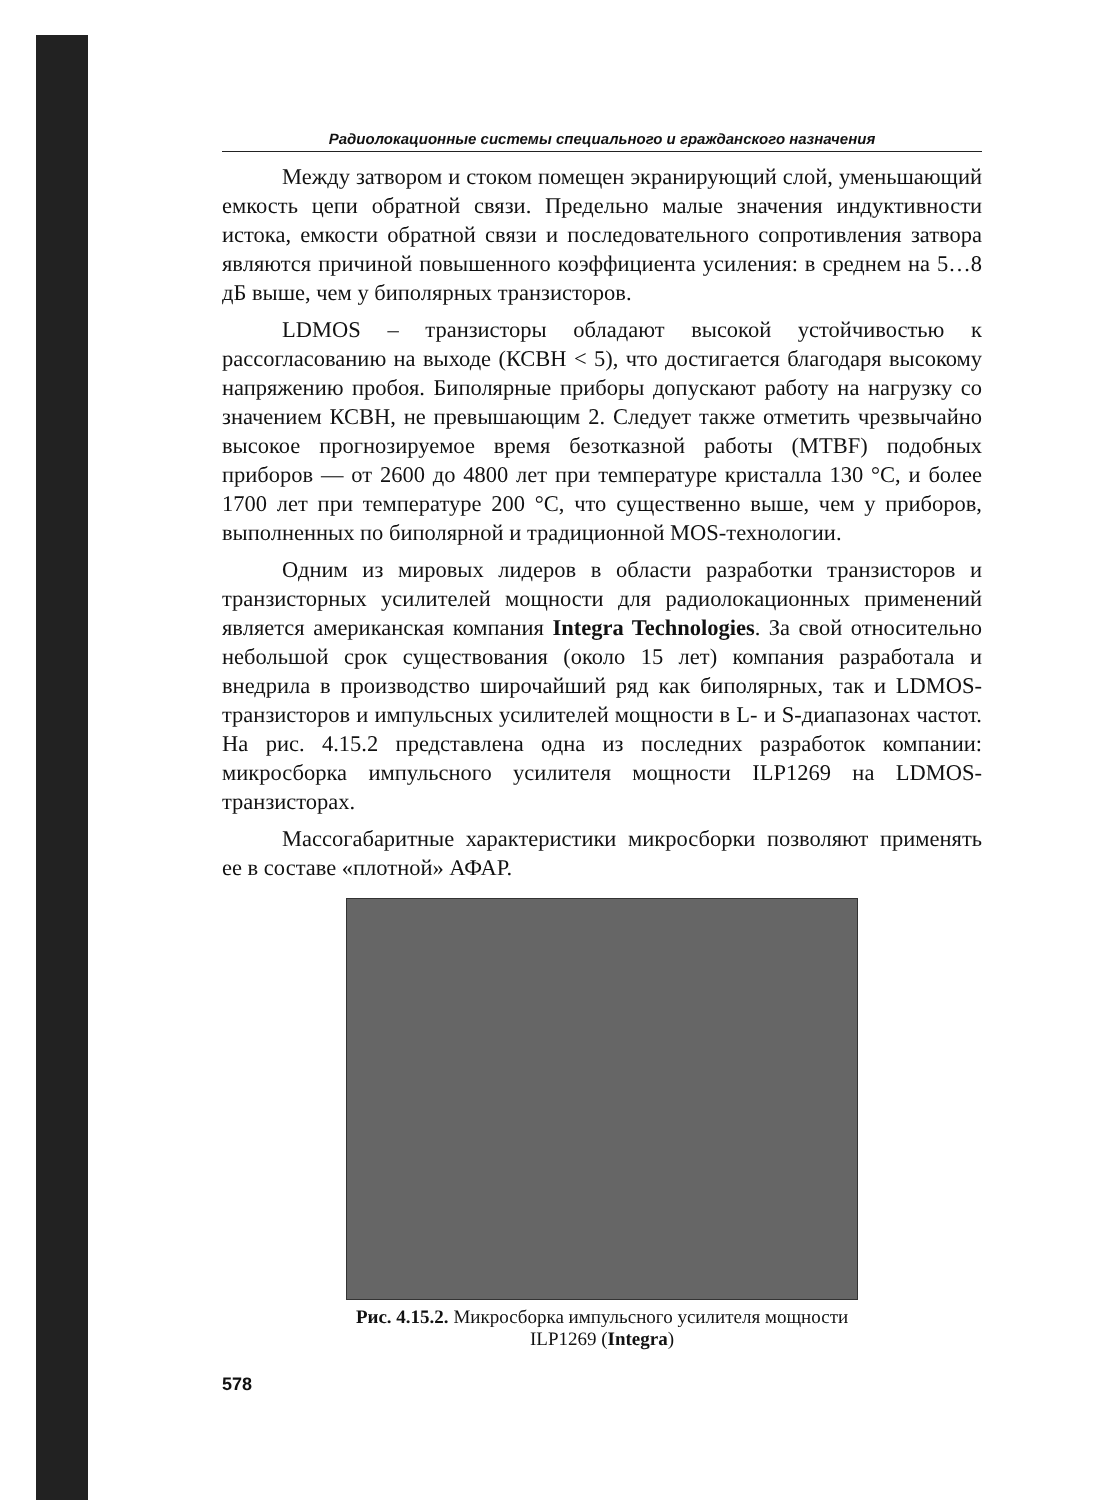Радиолокационные системы специального и гражданского назначения
Между затвором и стоком помещен экранирующий слой, уменьшающий емкость цепи обратной связи. Предельно малые значения индуктивности истока, емкости обратной связи и последовательного сопротивления затвора являются причиной повышенного коэффициента усиления: в среднем на 5…8 дБ выше, чем у биполярных транзисторов.
LDMOS – транзисторы обладают высокой устойчивостью к рассогласованию на выходе (КСВН < 5), что достигается благодаря высокому напряжению пробоя. Биполярные приборы допускают работу на нагрузку со значением КСВН, не превышающим 2. Следует также отметить чрезвычайно высокое прогнозируемое время безотказной работы (MTBF) подобных приборов — от 2600 до 4800 лет при температуре кристалла 130 °C, и более 1700 лет при температуре 200 °C, что существенно выше, чем у приборов, выполненных по биполярной и традиционной MOS-технологии.
Одним из мировых лидеров в области разработки транзисторов и транзисторных усилителей мощности для радиолокационных применений является американская компания Integra Technologies. За свой относительно небольшой срок существования (около 15 лет) компания разработала и внедрила в производство широчайший ряд как биполярных, так и LDMOS-транзисторов и импульсных усилителей мощности в L- и S-диапазонах частот. На рис. 4.15.2 представлена одна из последних разработок компании: микросборка импульсного усилителя мощности ILP1269 на LDMOS-транзисторах.
Массогабаритные характеристики микросборки позволяют применять ее в составе «плотной» АФАР.
Рис. 4.15.2. Микросборка импульсного усилителя мощности
ILP1269 (Integra)
578